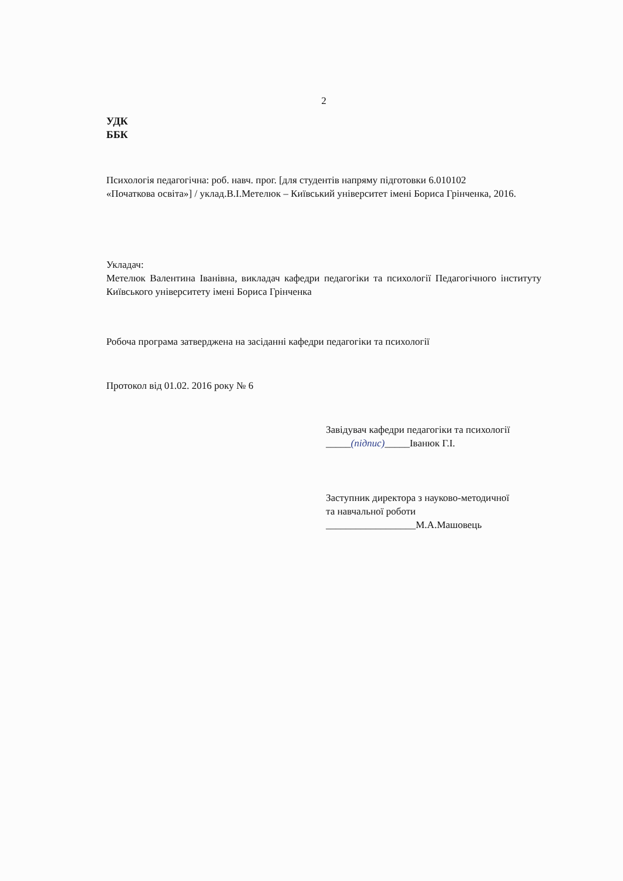2
УДК
ББК
Психологія педагогічна: роб. навч. прог. [для студентів напряму підготовки 6.010102
«Початкова освіта»] / уклад.В.І.Метелюк – Київський університет імені Бориса Грінченка, 2016.
Укладач:
Метелюк Валентина Іванівна, викладач кафедри педагогіки та психології Педагогічного інституту Київського університету імені Бориса Грінченка
Робоча програма затверджена на засіданні кафедри педагогіки та психології
Протокол від 01.02. 2016 року № 6
Завідувач кафедри педагогіки та психології
_____(підпис)_____Іванюк Г.І.
Заступник директора з науково-методичної та навчальної роботи
__________________М.А.Машовець